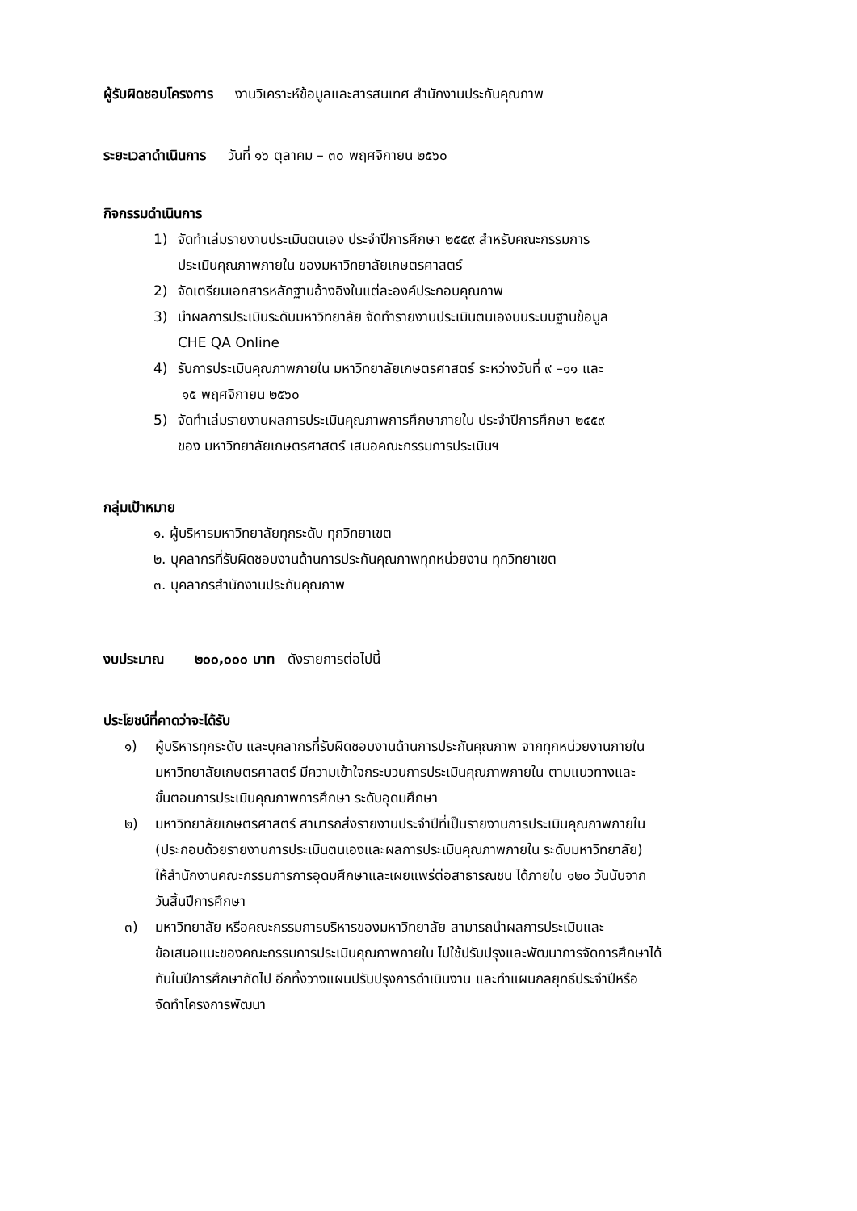ผู้รับผิดชอบโครงการ งานวิเคราะห์ข้อมูลและสารสนเทศ สำนักงานประกันคุณภาพ
ระยะเวลาดำเนินการ วันที่ ๑๖ ตุลาคม – ๓๐ พฤศจิกายน ๒๕๖๐
กิจกรรมดำเนินการ
1) จัดทำเล่มรายงานประเมินตนเอง ประจำปีการศึกษา ๒๕๕๙ สำหรับคณะกรรมการ
ประเมินคุณภาพภายใน ของมหาวิทยาลัยเกษตรศาสตร์
2) จัดเตรียมเอกสารหลักฐานอ้างอิงในแต่ละองค์ประกอบคุณภาพ
3) นำผลการประเมินระดับมหาวิทยาลัย จัดทำรายงานประเมินตนเองบนระบบฐานข้อมูล
CHE QA Online
4) รับการประเมินคุณภาพภายใน มหาวิทยาลัยเกษตรศาสตร์ ระหว่างวันที่ ๙ –๑๑ และ
๑๕ พฤศจิกายน ๒๕๖๐
5) จัดทำเล่มรายงานผลการประเมินคุณภาพการศึกษาภายใน ประจำปีการศึกษา ๒๕๕๙
ของ มหาวิทยาลัยเกษตรศาสตร์ เสนอคณะกรรมการประเมินฯ
กลุ่มเป้าหมาย
๑. ผู้บริหารมหาวิทยาลัยทุกระดับ ทุกวิทยาเขต
๒. บุคลากรที่รับผิดชอบงานด้านการประกันคุณภาพทุกหน่วยงาน ทุกวิทยาเขต
๓. บุคลากรสำนักงานประกันคุณภาพ
งบประมาณ ๒๐๐,๐๐๐ บาท ดังรายการต่อไปนี้
ประโยชน์ที่คาดว่าจะได้รับ
๑) ผู้บริหารทุกระดับ และบุคลากรที่รับผิดชอบงานด้านการประกันคุณภาพ จากทุกหน่วยงานภายใน
มหาวิทยาลัยเกษตรศาสตร์ มีความเข้าใจกระบวนการประเมินคุณภาพภายใน ตามแนวทางและ
ขั้นตอนการประเมินคุณภาพการศึกษา ระดับอุดมศึกษา
๒) มหาวิทยาลัยเกษตรศาสตร์ สามารถส่งรายงานประจำปีที่เป็นรายงานการประเมินคุณภาพภายใน
(ประกอบด้วยรายงานการประเมินตนเองและผลการประเมินคุณภาพภายใน ระดับมหาวิทยาลัย)
ให้สำนักงานคณะกรรมการการอุดมศึกษาและเผยแพร่ต่อสาธารณชน ได้ภายใน ๑๒๐ วันนับจาก
วันสิ้นปีการศึกษา
๓) มหาวิทยาลัย หรือคณะกรรมการบริหารของมหาวิทยาลัย สามารถนำผลการประเมินและ
ข้อเสนอแนะของคณะกรรมการประเมินคุณภาพภายใน ไปใช้ปรับปรุงและพัฒนาการจัดการศึกษาได้
ทันในปีการศึกษาถัดไป อีกทั้งวางแผนปรับปรุงการดำเนินงาน และทำแผนกลยุทธ์ประจำปีหรือ
จัดทำโครงการพัฒนา